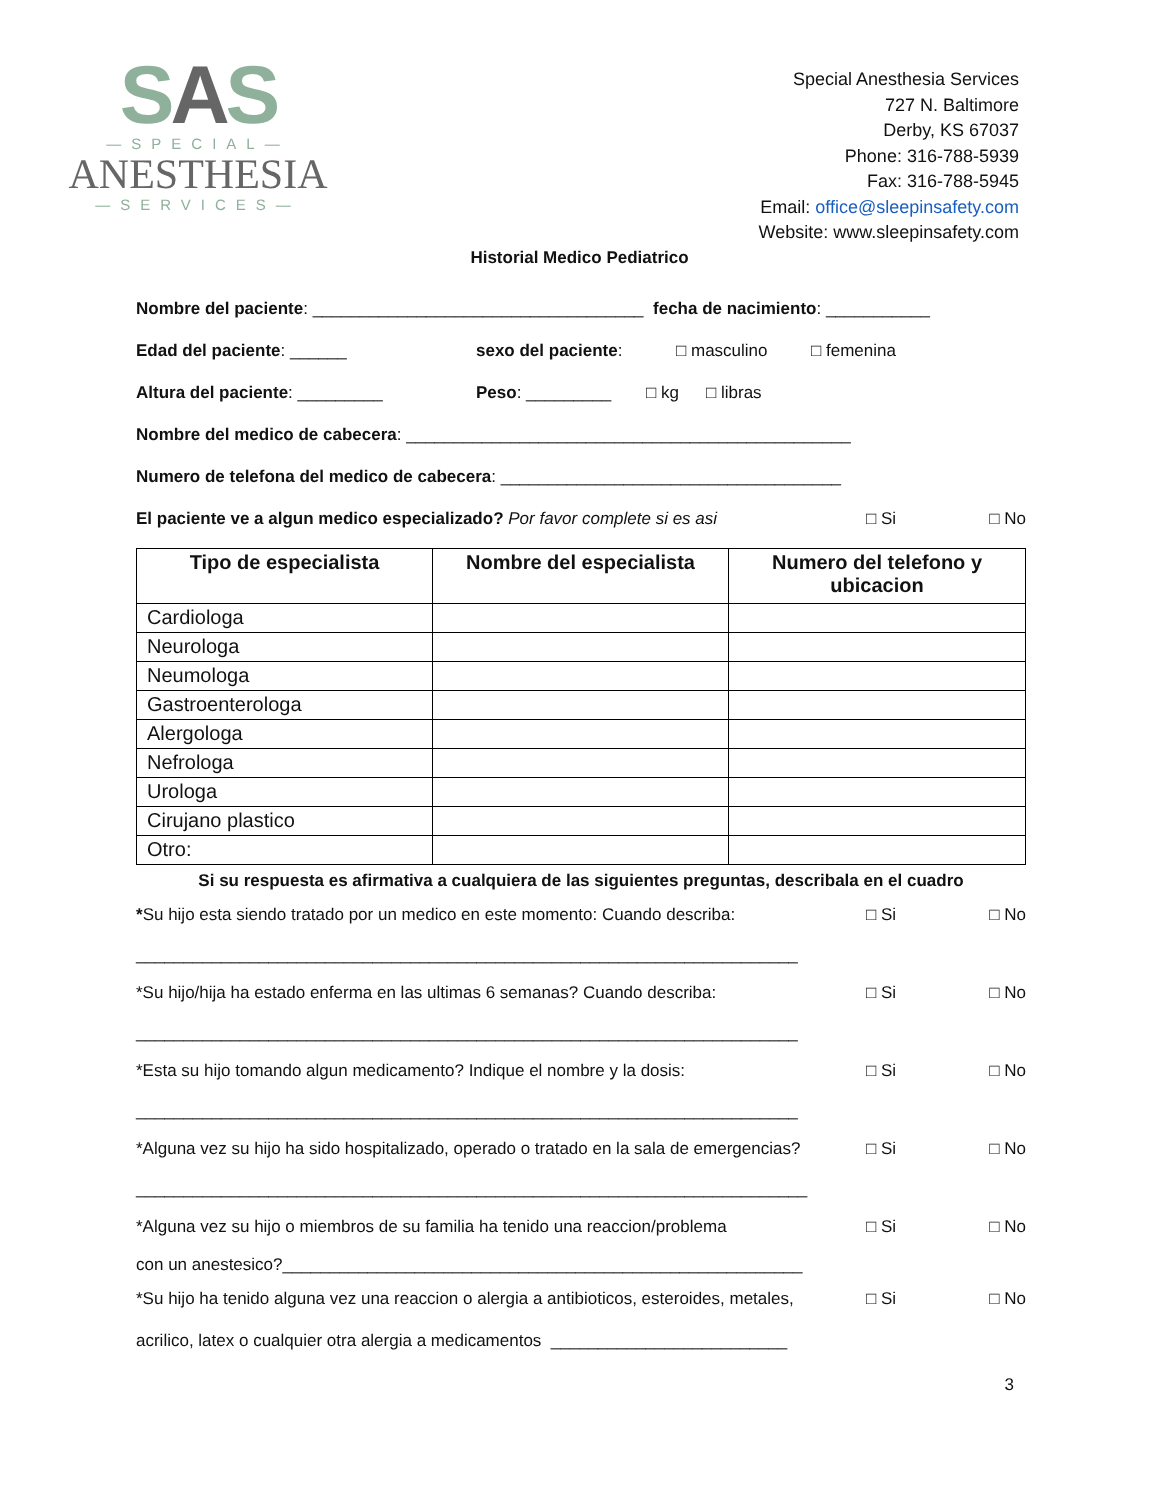SAS
—SPECIAL—
ANESTHESIA
—SERVICES—
Special Anesthesia Services
727 N. Baltimore
Derby, KS 67037
Phone: 316-788-5939
Fax: 316-788-5945
Email: office@sleepinsafety.com
Website: www.sleepinsafety.com
Historial Medico Pediatrico
Nombre del paciente: ___________________________________ fecha de nacimiento: ___________
Edad del paciente: ______ sexo del paciente: □ masculino □ femenina
Altura del paciente: _________ Peso: _________ □ kg □ libras
Nombre del medico de cabecera: _______________________________________________
Numero de telefona del medico de cabecera: ____________________________________
El paciente ve a algun medico especializado? Por favor complete si es asi □ Si □ No
| Tipo de especialista | Nombre del especialista | Numero del telefono y ubicacion |
| --- | --- | --- |
| Cardiologa | | |
| Neurologa | | |
| Neumologa | | |
| Gastroenterologa | | |
| Alergologa | | |
| Nefrologa | | |
| Urologa | | |
| Cirujano plastico | | |
| Otro: | | |
Si su respuesta es afirmativa a cualquiera de las siguientes preguntas, describala en el cuadro
*Su hijo esta siendo tratado por un medico en este momento: Cuando describa: □ Si □ No
______________________________________________________________________
*Su hijo/hija ha estado enferma en las ultimas 6 semanas? Cuando describa: □ Si □ No
______________________________________________________________________
*Esta su hijo tomando algun medicamento? Indique el nombre y la dosis: □ Si □ No
______________________________________________________________________
*Alguna vez su hijo ha sido hospitalizado, operado o tratado en la sala de emergencias? □ Si □ No
_______________________________________________________________________
*Alguna vez su hijo o miembros de su familia ha tenido una reaccion/problema □ Si □ No
con un anestesico?_______________________________________________________
*Su hijo ha tenido alguna vez una reaccion o alergia a antibioticos, esteroides, metales, □ Si □ No
acrilico, latex o cualquier otra alergia a medicamentos _________________________
3